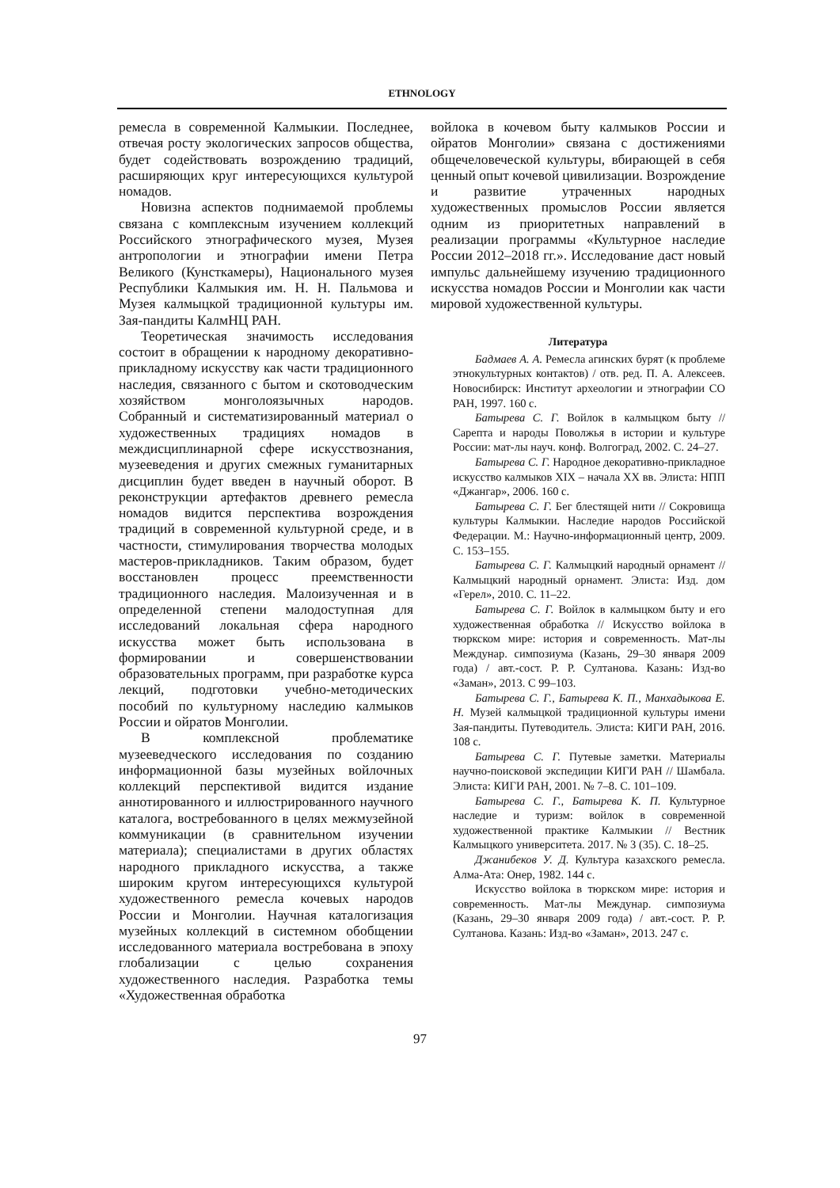ETHNOLOGY
ремесла в современной Калмыкии. Последнее, отвечая росту экологических запросов общества, будет содействовать возрождению традиций, расширяющих круг интересующихся культурой номадов.
Новизна аспектов поднимаемой проблемы связана с комплексным изучением коллекций Российского этнографического музея, Музея антропологии и этнографии имени Петра Великого (Кунсткамеры), Национального музея Республики Калмыкия им. Н. Н. Пальмова и Музея калмыцкой традиционной культуры им. Зая-пандиты КалмНЦ РАН.
Теоретическая значимость исследования состоит в обращении к народному декоративно-прикладному искусству как части традиционного наследия, связанного с бытом и скотоводческим хозяйством монголоязычных народов. Собранный и систематизированный материал о художественных традициях номадов в междисциплинарной сфере искусствознания, музееведения и других смежных гуманитарных дисциплин будет введен в научный оборот. В реконструкции артефактов древнего ремесла номадов видится перспектива возрождения традиций в современной культурной среде, и в частности, стимулирования творчества молодых мастеров-прикладников. Таким образом, будет восстановлен процесс преемственности традиционного наследия. Малоизученная и в определенной степени малодоступная для исследований локальная сфера народного искусства может быть использована в формировании и совершенствовании образовательных программ, при разработке курса лекций, подготовки учебно-методических пособий по культурному наследию калмыков России и ойратов Монголии.
В комплексной проблематике музееведческого исследования по созданию информационной базы музейных войлочных коллекций перспективой видится издание аннотированного и иллюстрированного научного каталога, востребованного в целях межмузейной коммуникации (в сравнительном изучении материала); специалистами в других областях народного прикладного искусства, а также широким кругом интересующихся культурой художественного ремесла кочевых народов России и Монголии. Научная каталогизация музейных коллекций в системном обобщении исследованного материала востребована в эпоху глобализации с целью сохранения художественного наследия. Разработка темы «Художественная обработка
войлока в кочевом быту калмыков России и ойратов Монголии» связана с достижениями общечеловеческой культуры, вбирающей в себя ценный опыт кочевой цивилизации. Возрождение и развитие утраченных народных художественных промыслов России является одним из приоритетных направлений в реализации программы «Культурное наследие России 2012–2018 гг.». Исследование даст новый импульс дальнейшему изучению традиционного искусства номадов России и Монголии как части мировой художественной культуры.
Литература
Бадмаев А. А. Ремесла агинских бурят (к проблеме этнокультурных контактов) / отв. ред. П. А. Алексеев. Новосибирск: Институт археологии и этнографии СО РАН, 1997. 160 с.
Батырева С. Г. Войлок в калмыцком быту // Сарепта и народы Поволжья в истории и культуре России: мат-лы науч. конф. Волгоград, 2002. С. 24–27.
Батырева С. Г. Народное декоративно-прикладное искусство калмыков XIX – начала XX вв. Элиста: НПП «Джангар», 2006. 160 с.
Батырева С. Г. Бег блестящей нити // Сокровища культуры Калмыкии. Наследие народов Российской Федерации. М.: Научно-информационный центр, 2009. С. 153–155.
Батырева С. Г. Калмыцкий народный орнамент // Калмыцкий народный орнамент. Элиста: Изд. дом «Герел», 2010. С. 11–22.
Батырева С. Г. Войлок в калмыцком быту и его художественная обработка // Искусство войлока в тюркском мире: история и современность. Мат-лы Междунар. симпозиума (Казань, 29–30 января 2009 года) / авт.-сост. Р. Р. Султанова. Казань: Изд-во «Заман», 2013. С 99–103.
Батырева С. Г., Батырева К. П., Манхадыкова Е. Н. Музей калмыцкой традиционной культуры имени Зая-пандиты. Путеводитель. Элиста: КИГИ РАН, 2016. 108 с.
Батырева С. Г. Путевые заметки. Материалы научно-поисковой экспедиции КИГИ РАН // Шамбала. Элиста: КИГИ РАН, 2001. № 7–8. С. 101–109.
Батырева С. Г., Батырева К. П. Культурное наследие и туризм: войлок в современной художественной практике Калмыкии // Вестник Калмыцкого университета. 2017. № 3 (35). С. 18–25.
Джанибеков У. Д. Культура казахского ремесла. Алма-Ата: Онер, 1982. 144 с.
Искусство войлока в тюркском мире: история и современность. Мат-лы Междунар. симпозиума (Казань, 29–30 января 2009 года) / авт.-сост. Р. Р. Султанова. Казань: Изд-во «Заман», 2013. 247 с.
97